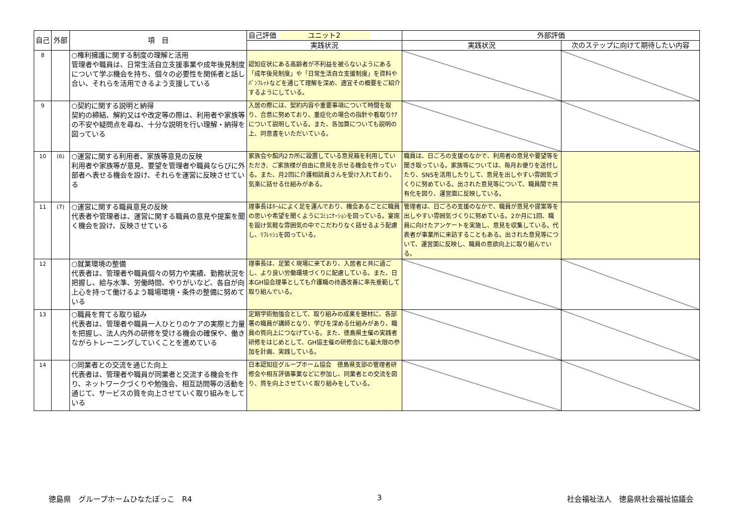| 自己 | 外部 | 項 目 | 自己評価 ユニット2 | 外部評価 | |
| --- | --- | --- | --- | --- | --- |
| | | | 実践状況 | 実践状況 | 次のステップに向けて期待したい内容 |
| 8 | | ○権利擁護に関する制度の理解と活用 管理者や職員は、日常生活自立支援事業や成年後見制度について学ぶ機会を持ち、個々の必要性を関係者と話し合い、それらを活用できるよう支援している | 認知症状にある高齢者が不利益を被らないようにある「成年後見制度」や「日常生活自立支援制度」を資料やﾊﾟﾝﾌﾚｯﾄなどを通じて理解を深め、適宜その概要をご紹介するようにしている。 | | |
| 9 | | ○契約に関する説明と納得 契約の締結、解約又はや改定等の際は、利用者や家族等の不安や疑問点を尋ね、十分な説明を行い理解・納得を図っている | 入居の際には、契約内容や重要事項について時間を取り、合意に努めており、重症化の場合の指針や看取りｹｱについて説明している。また、各加算についても説明の上、同意書をいただいている。 | | |
| 10 | (6) | ○運営に関する利用者、家族等意見の反映 利用者や家族等が意見、要望を管理者や職員ならびに外部者へ表せる機会を設け、それらを運営に反映させている | 家族会や館内2カ所に設置している意見箱を利用していただき、ご家族様が自由に意見を示せる機会を作っている。また、月2回に介護相談員さんを受け入れており、気楽に話せる仕組みがある。 | 職員は、日ごろの支援のなかで、利用者の意見や要望等を聞き取っている。家族等については、毎月お便りを送付したり、SNSを活用したりして、意見を出しやすい雰囲気づくりに努めている。出された意見等について、職員間で共有化を図り、運営面に反映している。 | |
| 11 | (7) | ○運営に関する職員意見の反映 代表者や管理者は、運営に関する職員の意見や提案を聞く機会を設け、反映させている | 理事長はﾎｰﾑによく足を運んでおり、機会あるごとに職員の思いや希望を聞くようにｺﾐｭﾆｹｰｼｮﾝを図っている。宴席を設け気軽な雰囲気の中でこだわりなく話せるよう配慮し、ﾘﾌﾚｯｼｭを図っている。 | 管理者は、日ごろの支援のなかで、職員が意見や提案等を出しやすい雰囲気づくりに努めている。2か月に1回、職員に向けたアンケートを実施し、意見を収集している。代表者が事業所に来訪することもある。出された意見等について、運営面に反映し、職員の意欲向上に取り組んでいる。 | |
| 12 | | ○就業環境の整備 代表者は、管理者や職員個々の努力や実績、勤務状況を把握し、給与水準、労働時間、やりがいなど、各自が向上心を持って働けるよう職場環境・条件の整備に努めている | 理事長は、足繁く現場に来ており、入居者と共に過ごし、より良い労働環境づくりに配慮している。また、日本GH協会理事としても介護職の待遇改善に率先垂範して取り組んでいる。 | | |
| 13 | | ○職員を育てる取り組み 代表者は、管理者や職員一人ひとりのケアの実際と力量を把握し、法人内外の研修を受ける機会の確保や、働きながらトレーニングしていくことを進めている | 定期学術勉強会として、取り組みの成果を題材に、各部署の職員が講師となり、学びを深める仕組みがあり、職員の質向上につなげている。また、徳島県主催の実践者研修をはじめとして、GH協主催の研修会にも最大限の参加を計画、実践している。 | | |
| 14 | | ○同業者との交流を通じた向上 代表者は、管理者や職員が同業者と交流する機会を作り、ネットワークづくりや勉強会、相互訪問等の活動を通じて、サービスの質を向上させていく取り組みをしている | 日本認知症グループホーム協会 徳島県支部の管理者研修会や相互評価事業などに参加し、同業者との交流を図り、質を向上させていく取り組みをしている。 | | |
徳島県　グループホームひなたぼっこ　R4 3 社会福祉法人　徳島県社会福祉協議会